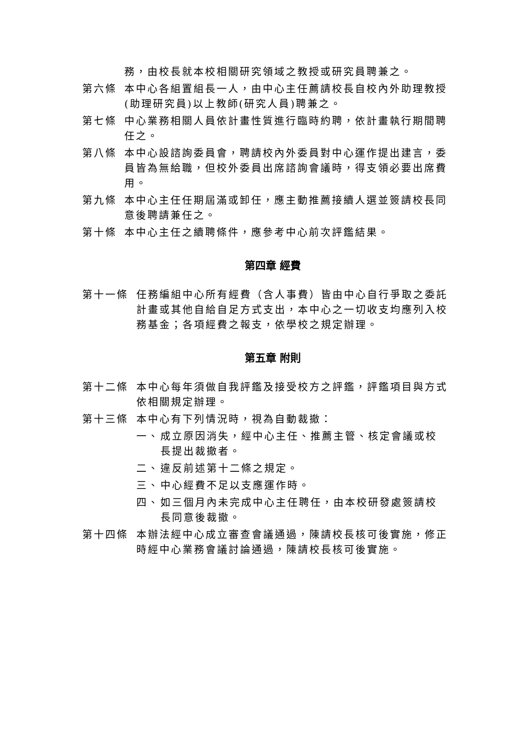務，由校長就本校相關研究領域之教授或研究員聘兼之。
第六條 本中心各組置組長一人，由中心主任薦請校長自校內外助理教授(助理研究員)以上教師(研究人員)聘兼之。
第七條 中心業務相關人員依計畫性質進行臨時約聘，依計畫執行期間聘任之。
第八條 本中心設諮詢委員會，聘請校內外委員對中心運作提出建言，委員皆為無給職，但校外委員出席諮詢會議時，得支領必要出席費用。
第九條 本中心主任任期屆滿或卸任，應主動推薦接續人選並簽請校長同意後聘請兼任之。
第十條 本中心主任之續聘條件，應參考中心前次評鑑結果。
第四章 經費
第十一條 任務編組中心所有經費（含人事費）皆由中心自行爭取之委託計畫或其他自給自足方式支出，本中心之一切收支均應列入校務基金；各項經費之報支，依學校之規定辦理。
第五章 附則
第十二條 本中心每年須做自我評鑑及接受校方之評鑑，評鑑項目與方式依相關規定辦理。
第十三條 本中心有下列情況時，視為自動裁撤：
一、 成立原因消失，經中心主任、推薦主管、核定會議或校長提出裁撤者。
二、 違反前述第十二條之規定。
三、 中心經費不足以支應運作時。
四、 如三個月內未完成中心主任聘任，由本校研發處簽請校長同意後裁撤。
第十四條 本辦法經中心成立審查會議通過，陳請校長核可後實施，修正時經中心業務會議討論通過，陳請校長核可後實施。